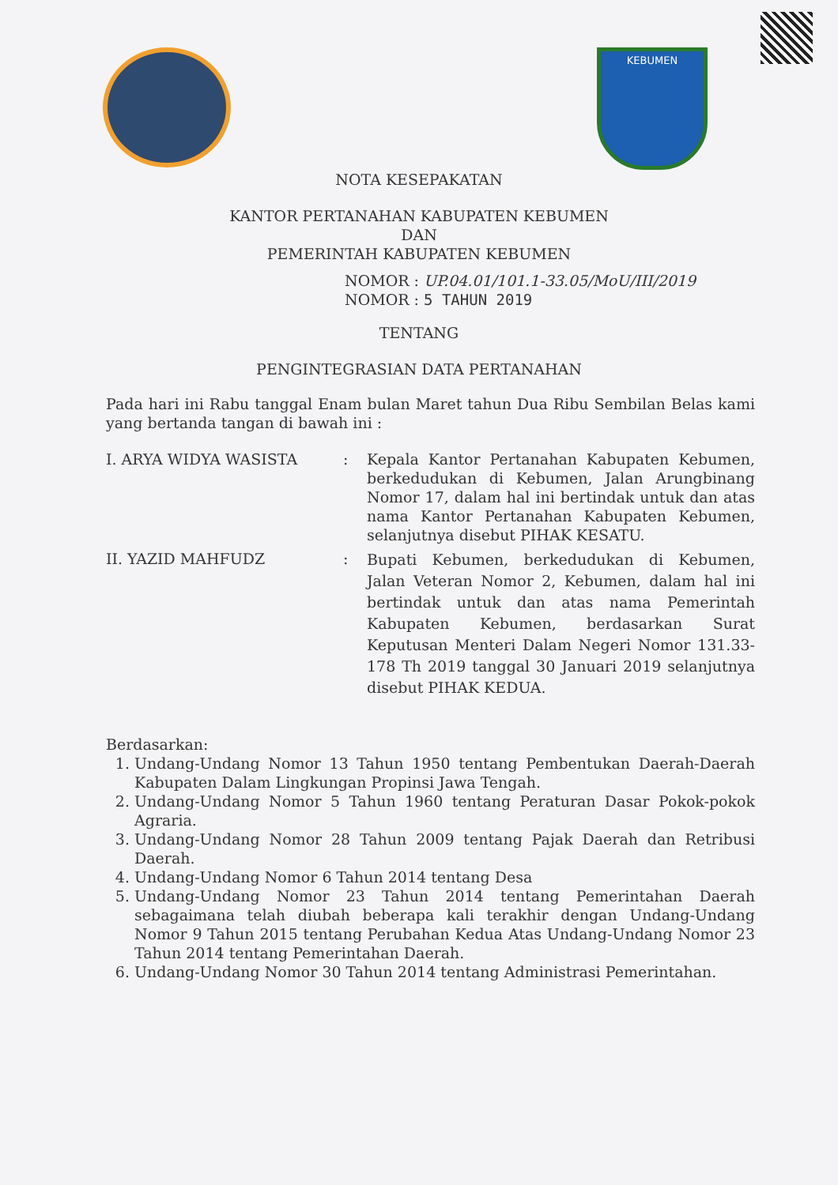KEBUMEN
NOTA KESEPAKATAN
KANTOR PERTANAHAN KABUPATEN KEBUMEN
DAN
PEMERINTAH KABUPATEN KEBUMEN
NOMOR : UP.04.01/101.1-33.05/MoU/III/2019
NOMOR : 5 TAHUN 2019
TENTANG
PENGINTEGRASIAN DATA PERTANAHAN
Pada hari ini Rabu tanggal Enam bulan Maret tahun Dua Ribu Sembilan Belas kami yang bertanda tangan di bawah ini :
| I. ARYA WIDYA WASISTA | : | Kepala Kantor Pertanahan Kabupaten Kebumen, berkedudukan di Kebumen, Jalan Arungbinang Nomor 17, dalam hal ini bertindak untuk dan atas nama Kantor Pertanahan Kabupaten Kebumen, selanjutnya disebut PIHAK KESATU. |
| II. YAZID MAHFUDZ | : | Bupati Kebumen, berkedudukan di Kebumen, Jalan Veteran Nomor 2, Kebumen, dalam hal ini bertindak untuk dan atas nama Pemerintah Kabupaten Kebumen, berdasarkan Surat Keputusan Menteri Dalam Negeri Nomor 131.33-178 Th 2019 tanggal 30 Januari 2019 selanjutnya disebut PIHAK KEDUA. |
Berdasarkan:
1. Undang-Undang Nomor 13 Tahun 1950 tentang Pembentukan Daerah-Daerah Kabupaten Dalam Lingkungan Propinsi Jawa Tengah.
2. Undang-Undang Nomor 5 Tahun 1960 tentang Peraturan Dasar Pokok-pokok Agraria.
3. Undang-Undang Nomor 28 Tahun 2009 tentang Pajak Daerah dan Retribusi Daerah.
4. Undang-Undang Nomor 6 Tahun 2014 tentang Desa
5. Undang-Undang Nomor 23 Tahun 2014 tentang Pemerintahan Daerah sebagaimana telah diubah beberapa kali terakhir dengan Undang-Undang Nomor 9 Tahun 2015 tentang Perubahan Kedua Atas Undang-Undang Nomor 23 Tahun 2014 tentang Pemerintahan Daerah.
6. Undang-Undang Nomor 30 Tahun 2014 tentang Administrasi Pemerintahan.